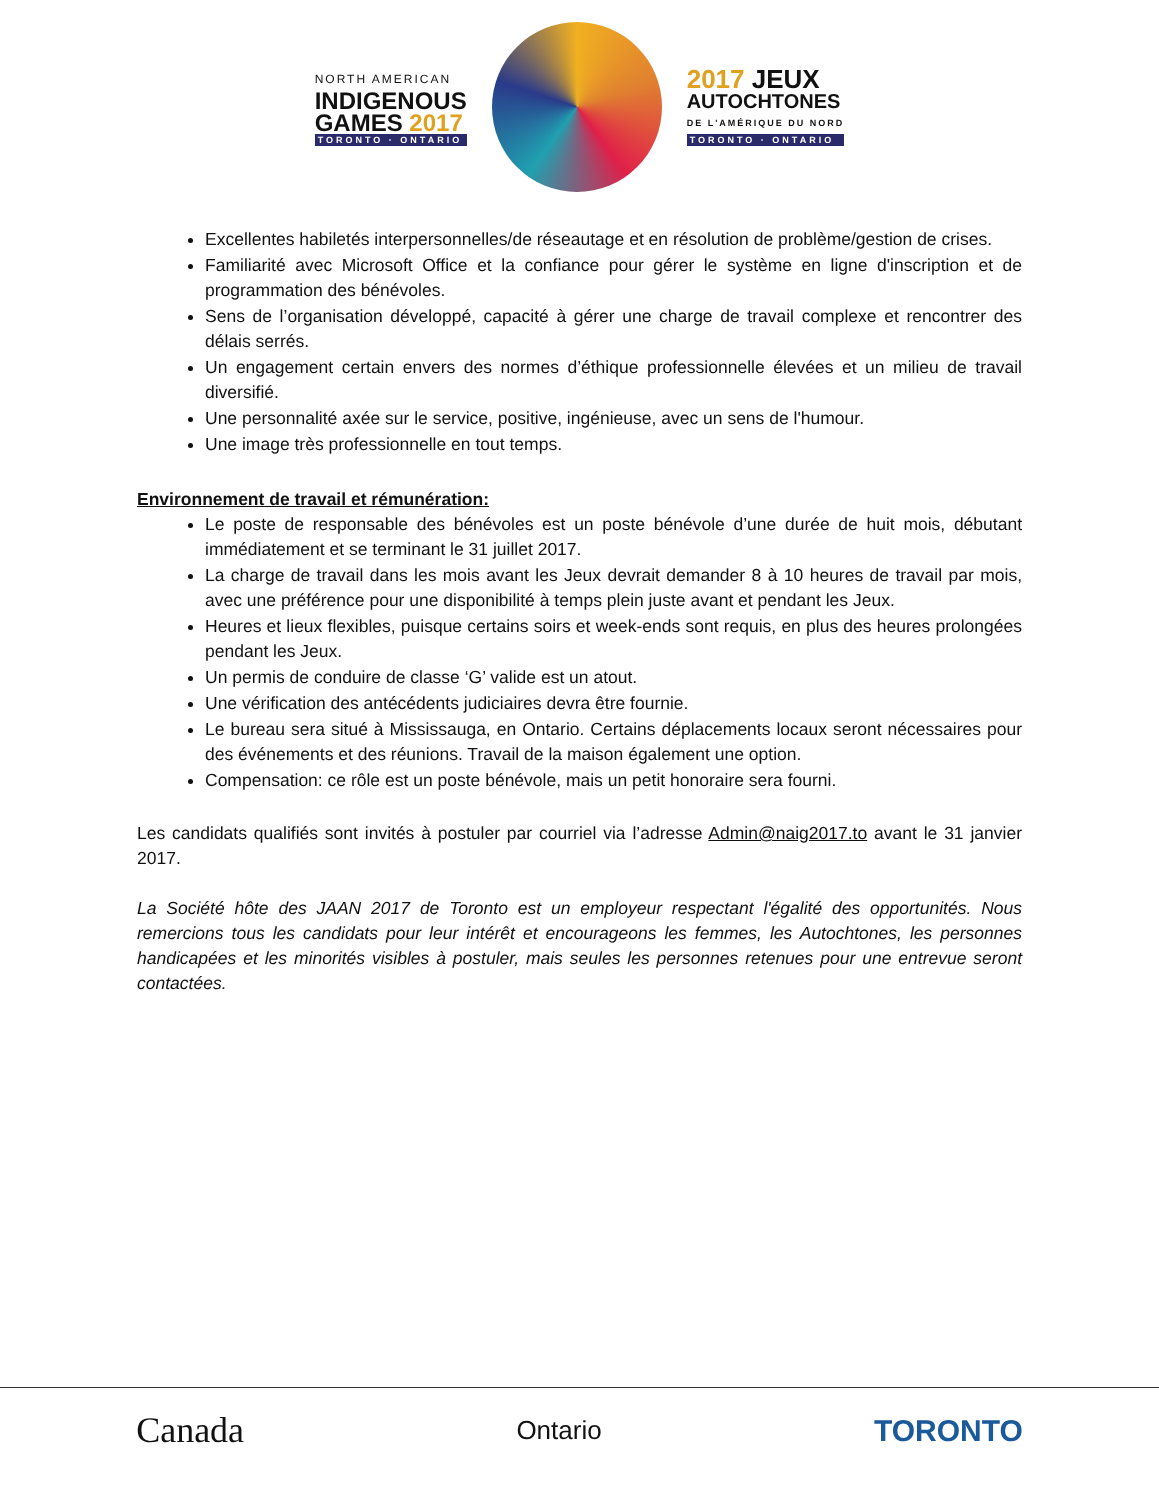NORTH AMERICAN
INDIGENOUS
GAMES 2017
TORONTO · ONTARIO
2017 JEUX
AUTOCHTONES
DE L'AMÉRIQUE DU NORD
TORONTO · ONTARIO
Excellentes habiletés interpersonnelles/de réseautage et en résolution de problème/gestion de crises.
Familiarité avec Microsoft Office et la confiance pour gérer le système en ligne d'inscription et de programmation des bénévoles.
Sens de l’organisation développé, capacité à gérer une charge de travail complexe et rencontrer des délais serrés.
Un engagement certain envers des normes d’éthique professionnelle élevées et un milieu de travail diversifié.
Une personnalité axée sur le service, positive, ingénieuse, avec un sens de l'humour.
Une image très professionnelle en tout temps.
Environnement de travail et rémunération:
Le poste de responsable des bénévoles est un poste bénévole d’une durée de huit mois, débutant immédiatement et se terminant le 31 juillet 2017.
La charge de travail dans les mois avant les Jeux devrait demander 8 à 10 heures de travail par mois, avec une préférence pour une disponibilité à temps plein juste avant et pendant les Jeux.
Heures et lieux flexibles, puisque certains soirs et week-ends sont requis, en plus des heures prolongées pendant les Jeux.
Un permis de conduire de classe ‘G’ valide est un atout.
Une vérification des antécédents judiciaires devra être fournie.
Le bureau sera situé à Mississauga, en Ontario. Certains déplacements locaux seront nécessaires pour des événements et des réunions. Travail de la maison également une option.
Compensation: ce rôle est un poste bénévole, mais un petit honoraire sera fourni.
Les candidats qualifiés sont invités à postuler par courriel via l’adresse Admin@naig2017.to avant le 31 janvier 2017.
La Société hôte des JAAN 2017 de Toronto est un employeur respectant l'égalité des opportunités. Nous remercions tous les candidats pour leur intérêt et encourageons les femmes, les Autochtones, les personnes handicapées et les minorités visibles à postuler, mais seules les personnes retenues pour une entrevue seront contactées.
Canada Ontario TORONTO